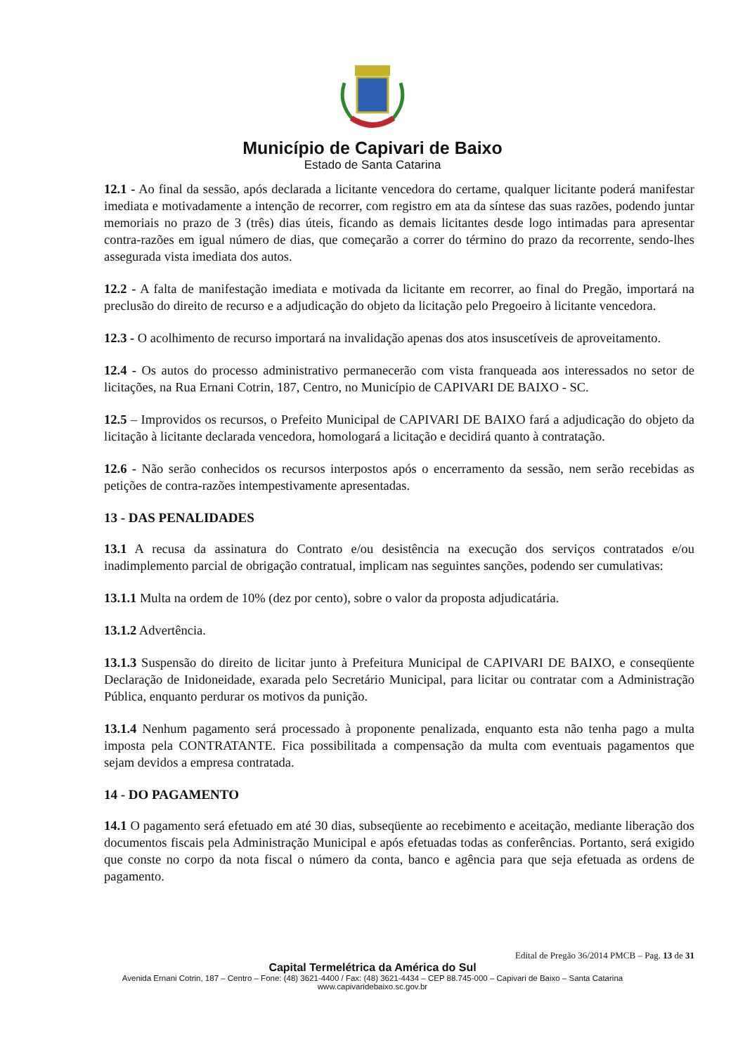Município de Capivari de Baixo
Estado de Santa Catarina
12.1 - Ao final da sessão, após declarada a licitante vencedora do certame, qualquer licitante poderá manifestar imediata e motivadamente a intenção de recorrer, com registro em ata da síntese das suas razões, podendo juntar memoriais no prazo de 3 (três) dias úteis, ficando as demais licitantes desde logo intimadas para apresentar contra-razões em igual número de dias, que começarão a correr do término do prazo da recorrente, sendo-lhes assegurada vista imediata dos autos.
12.2 - A falta de manifestação imediata e motivada da licitante em recorrer, ao final do Pregão, importará na preclusão do direito de recurso e a adjudicação do objeto da licitação pelo Pregoeiro à licitante vencedora.
12.3 - O acolhimento de recurso importará na invalidação apenas dos atos insuscetíveis de aproveitamento.
12.4 - Os autos do processo administrativo permanecerão com vista franqueada aos interessados no setor de licitações, na Rua Ernani Cotrin, 187, Centro, no Município de CAPIVARI DE BAIXO - SC.
12.5 – Improvidos os recursos, o Prefeito Municipal de CAPIVARI DE BAIXO fará a adjudicação do objeto da licitação à licitante declarada vencedora, homologará a licitação e decidirá quanto à contratação.
12.6 - Não serão conhecidos os recursos interpostos após o encerramento da sessão, nem serão recebidas as petições de contra-razões intempestivamente apresentadas.
13 - DAS PENALIDADES
13.1 A recusa da assinatura do Contrato e/ou desistência na execução dos serviços contratados e/ou inadimplemento parcial de obrigação contratual, implicam nas seguintes sanções, podendo ser cumulativas:
13.1.1 Multa na ordem de 10% (dez por cento), sobre o valor da proposta adjudicatária.
13.1.2 Advertência.
13.1.3 Suspensão do direito de licitar junto à Prefeitura Municipal de CAPIVARI DE BAIXO, e conseqüente Declaração de Inidoneidade, exarada pelo Secretário Municipal, para licitar ou contratar com a Administração Pública, enquanto perdurar os motivos da punição.
13.1.4 Nenhum pagamento será processado à proponente penalizada, enquanto esta não tenha pago a multa imposta pela CONTRATANTE. Fica possibilitada a compensação da multa com eventuais pagamentos que sejam devidos a empresa contratada.
14 - DO PAGAMENTO
14.1 O pagamento será efetuado em até 30 dias, subseqüente ao recebimento e aceitação, mediante liberação dos documentos fiscais pela Administração Municipal e após efetuadas todas as conferências. Portanto, será exigido que conste no corpo da nota fiscal o número da conta, banco e agência para que seja efetuada as ordens de pagamento.
Edital de Pregão 36/2014 PMCB – Pag. 13 de 31
Capital Termelétrica da América do Sul
Avenida Ernani Cotrin, 187 – Centro – Fone: (48) 3621-4400 / Fax: (48) 3621-4434 – CEP 88.745-000 – Capivari de Baixo – Santa Catarina
www.capivaridebaixo.sc.gov.br